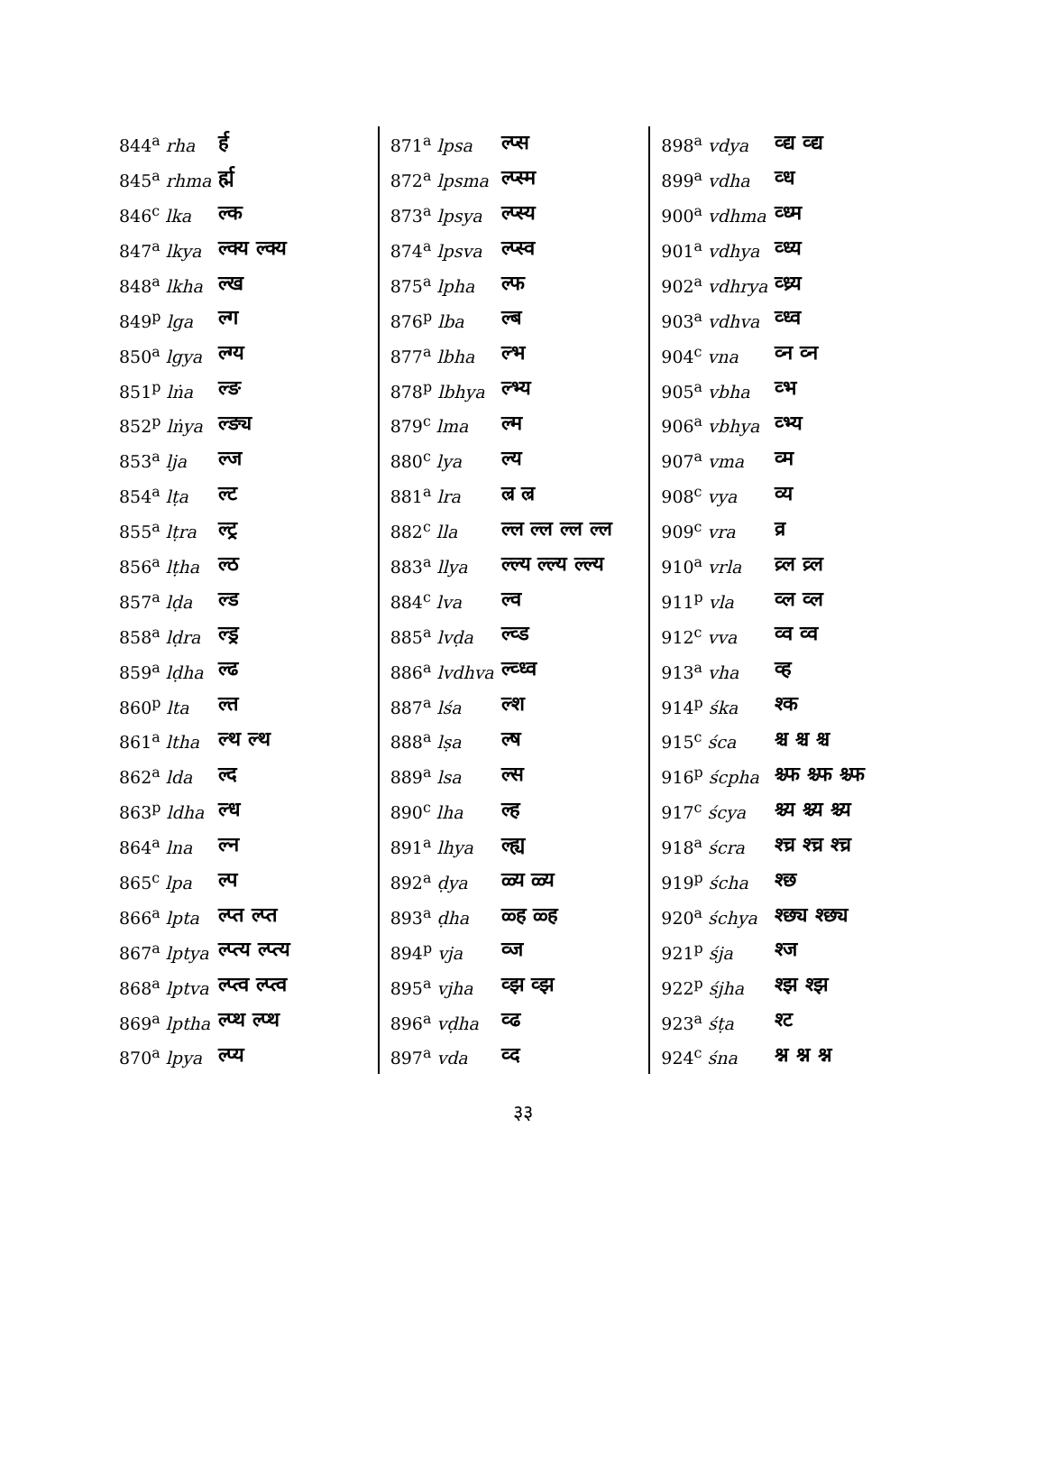| 844<sup>a</sup> rha | र्ह |
| 845<sup>a</sup> rhma | र्ह्म |
| 846<sup>c</sup> lka | ल्क |
| 847<sup>a</sup> lkya | ल्क्य ल्क्य |
| 848<sup>a</sup> lkha | ल्ख |
| 849<sup>p</sup> lga | ल्ग |
| 850<sup>a</sup> lgya | ल्ग्य |
| 851<sup>p</sup> lṅa | ल्ङ |
| 852<sup>p</sup> lṅya | ल्ङ्य |
| 853<sup>a</sup> lja | ल्ज |
| 854<sup>a</sup> lṭa | ल्ट |
| 855<sup>a</sup> lṭra | ल्ट्र |
| 856<sup>a</sup> lṭha | ल्ठ |
| 857<sup>a</sup> lḍa | ल्ड |
| 858<sup>a</sup> lḍra | ल्ड्र |
| 859<sup>a</sup> lḍha | ल्ढ |
| 860<sup>p</sup> lta | ल्त |
| 861<sup>a</sup> ltha | ल्थ ल्थ |
| 862<sup>a</sup> lda | ल्द |
| 863<sup>p</sup> ldha | ल्ध |
| 864<sup>a</sup> lna | ल्न |
| 865<sup>c</sup> lpa | ल्प |
| 866<sup>a</sup> lpta | ल्प्त ल्प्त |
| 867<sup>a</sup> lptya | ल्प्त्य ल्प्त्य |
| 868<sup>a</sup> lptva | ल्प्त्व ल्प्त्व |
| 869<sup>a</sup> lptha | ल्प्थ ल्प्थ |
| 870<sup>a</sup> lpya | ल्प्य |
| 871<sup>a</sup> lpsa | ल्प्स |
| 872<sup>a</sup> lpsma | ल्प्स्म |
| 873<sup>a</sup> lpsya | ल्प्स्य |
| 874<sup>a</sup> lpsva | ल्प्स्व |
| 875<sup>a</sup> lpha | ल्फ |
| 876<sup>p</sup> lba | ल्ब |
| 877<sup>a</sup> lbha | ल्भ |
| 878<sup>p</sup> lbhya | ल्भ्य |
| 879<sup>c</sup> lma | ल्म |
| 880<sup>c</sup> lya | ल्य |
| 881<sup>a</sup> lra | ल्र ल्र |
| 882<sup>c</sup> lla | ल्ल ल्ल ल्ल ल्ल |
| 883<sup>a</sup> llya | ल्ल्य ल्ल्य ल्ल्य |
| 884<sup>c</sup> lva | ल्व |
| 885<sup>a</sup> lvḍa | ल्व्ड |
| 886<sup>a</sup> lvdhva | ल्व्ध्व |
| 887<sup>a</sup> lśa | ल्श |
| 888<sup>a</sup> lṣa | ल्ष |
| 889<sup>a</sup> lsa | ल्स |
| 890<sup>c</sup> lha | ल्ह |
| 891<sup>a</sup> lhya | ल्ह्य |
| 892<sup>a</sup> ḍya | ळ्य ळ्य |
| 893<sup>a</sup> ḍha | ळ्ह ळ्ह |
| 894<sup>p</sup> vja | व्ज |
| 895<sup>a</sup> vjha | व्झ व्झ |
| 896<sup>a</sup> vḍha | व्ढ |
| 897<sup>a</sup> vda | व्द |
| 898<sup>a</sup> vdya | व्द्य व्द्य |
| 899<sup>a</sup> vdha | व्ध |
| 900<sup>a</sup> vdhma | व्ध्म |
| 901<sup>a</sup> vdhya | व्ध्य |
| 902<sup>a</sup> vdhrya | व्ध्र्य |
| 903<sup>a</sup> vdhva | व्ध्व |
| 904<sup>c</sup> vna | व्न व्न |
| 905<sup>a</sup> vbha | व्भ |
| 906<sup>a</sup> vbhya | व्भ्य |
| 907<sup>a</sup> vma | व्म |
| 908<sup>c</sup> vya | व्य |
| 909<sup>c</sup> vra | व्र |
| 910<sup>a</sup> vrla | व्र्ल व्र्ल |
| 911<sup>p</sup> vla | व्ल व्ल |
| 912<sup>c</sup> vva | व्व व्व |
| 913<sup>a</sup> vha | व्ह |
| 914<sup>p</sup> śka | श्क |
| 915<sup>c</sup> śca | श्च श्च श्च |
| 916<sup>p</sup> ścpha | श्च्फ श्च्फ श्च्फ |
| 917<sup>c</sup> ścya | श्च्य श्च्य श्च्य |
| 918<sup>a</sup> ścra | श्च्र श्च्र श्च्र |
| 919<sup>p</sup> ścha | श्छ |
| 920<sup>a</sup> śchya | श्छ्य श्छ्य |
| 921<sup>p</sup> śja | श्ज |
| 922<sup>p</sup> śjha | श्झ श्झ |
| 923<sup>a</sup> śṭa | श्ट |
| 924<sup>c</sup> śna | श्न श्न श्न |
३३